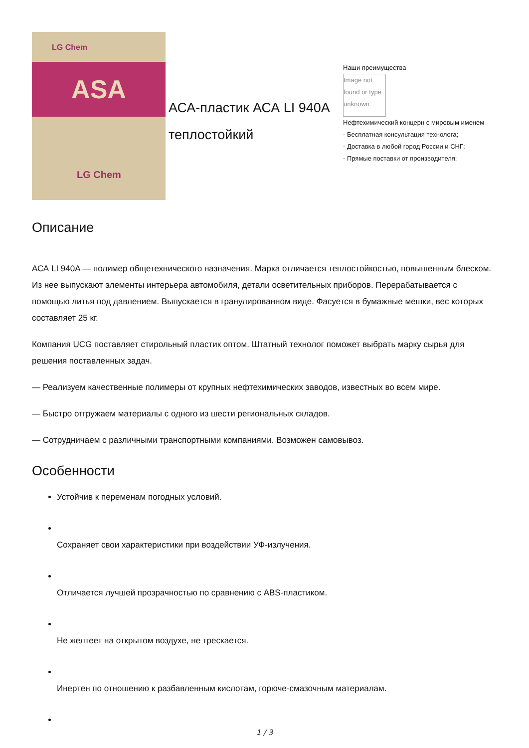LG Chem
ASA
LG Chem
АСА-пластик АСА LI 940A теплостойкий
Наши преимущества
Image not found or type unknown
Нефтехимический концерн с мировым именем
- Бесплатная консультация технолога;
- Доставка в любой город России и СНГ;
- Прямые поставки от производителя;
Описание
АСА LI 940A — полимер общетехнического назначения. Марка отличается теплостойкостью, повышенным блеском. Из нее выпускают элементы интерьера автомобиля, детали осветительных приборов. Перерабатывается с помощью литья под давлением. Выпускается в гранулированном виде. Фасуется в бумажные мешки, вес которых составляет 25 кг.
Компания UCG поставляет стирольный пластик оптом. Штатный технолог поможет выбрать марку сырья для решения поставленных задач.
— Реализуем качественные полимеры от крупных нефтехимических заводов, известных во всем мире.
— Быстро отгружаем материалы с одного из шести региональных складов.
— Сотрудничаем с различными транспортными компаниями. Возможен самовывоз.
Особенности
Устойчив к переменам погодных условий.
Сохраняет свои характеристики при воздействии УФ-излучения.
Отличается лучшей прозрачностью по сравнению с ABS-пластиком.
Не желтеет на открытом воздухе, не трескается.
Инертен по отношению к разбавленным кислотам, горюче-смазочным материалам.
1 / 3